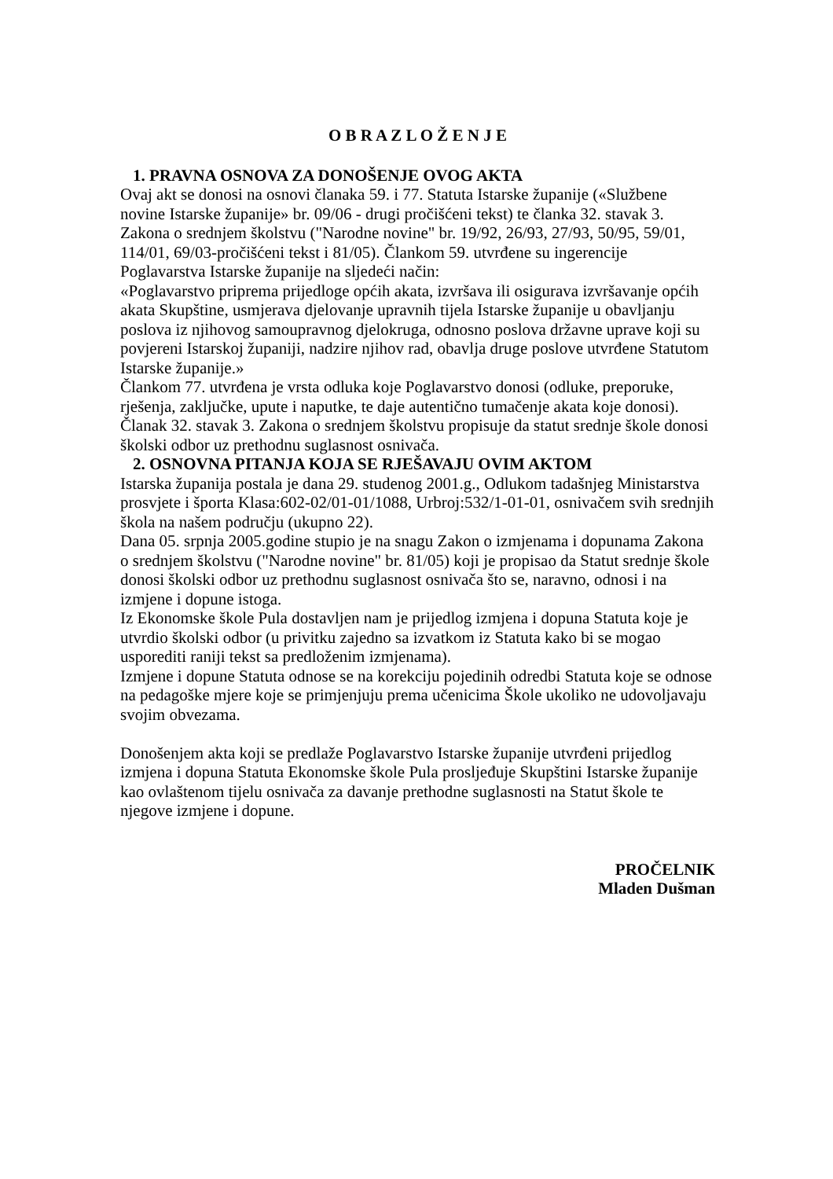O B R A Z L O Ž E N J E
1. PRAVNA OSNOVA ZA DONOŠENJE OVOG AKTA
Ovaj akt se donosi na osnovi članaka 59. i 77. Statuta Istarske županije («Službene novine Istarske županije» br. 09/06 - drugi pročišćeni tekst) te članka 32. stavak 3. Zakona o srednjem školstvu ("Narodne novine" br. 19/92, 26/93, 27/93, 50/95, 59/01, 114/01, 69/03-pročišćeni tekst i 81/05). Člankom 59. utvrđene su ingerencije Poglavarstva Istarske županije na sljedeći način:
«Poglavarstvo priprema prijedloge općih akata, izvršava ili osigurava izvršavanje općih akata Skupštine, usmjerava djelovanje upravnih tijela Istarske županije u obavljanju poslova iz njihovog samoupravnog djelokruga, odnosno poslova državne uprave koji su povjereni Istarskoj županiji, nadzire njihov rad, obavlja druge poslove utvrđene Statutom Istarske županije.»
Člankom 77. utvrđena je vrsta odluka koje Poglavarstvo donosi (odluke, preporuke, rješenja, zaključke, upute i naputke, te daje autentično tumačenje akata koje donosi).
Članak 32. stavak 3. Zakona o srednjem školstvu propisuje da statut srednje škole donosi školski odbor uz prethodnu suglasnost osnivača.
2. OSNOVNA PITANJA KOJA SE RJEŠAVAJU OVIM AKTOM
Istarska županija postala je dana 29. studenog 2001.g., Odlukom tadašnjeg Ministarstva prosvjete i športa Klasa:602-02/01-01/1088, Urbroj:532/1-01-01, osnivačem svih srednjih škola na našem području (ukupno 22).
Dana 05. srpnja 2005.godine stupio je na snagu Zakon o izmjenama i dopunama Zakona o srednjem školstvu ("Narodne novine" br. 81/05) koji je propisao da Statut srednje škole donosi školski odbor uz prethodnu suglasnost osnivača što se, naravno, odnosi i na izmjene i dopune istoga.
Iz Ekonomske škole Pula dostavljen nam je prijedlog izmjena i dopuna Statuta koje je utvrdio školski odbor (u privitku zajedno sa izvatkom iz Statuta kako bi se mogao usporediti raniji tekst sa predloženim izmjenama).
Izmjene i dopune Statuta odnose se na korekciju pojedinih odredbi Statuta koje se odnose na pedagoške mjere koje se primjenjuju prema učenicima Škole ukoliko ne udovoljavaju svojim obvezama.
Donošenjem akta koji se predlaže Poglavarstvo Istarske županije utvrđeni prijedlog izmjena i dopuna Statuta Ekonomske škole Pula prosljeđuje Skupštini Istarske županije kao ovlaštenom tijelu osnivača za davanje prethodne suglasnosti na Statut škole te njegove izmjene i dopune.
PROČELNIK
Mladen Dušman